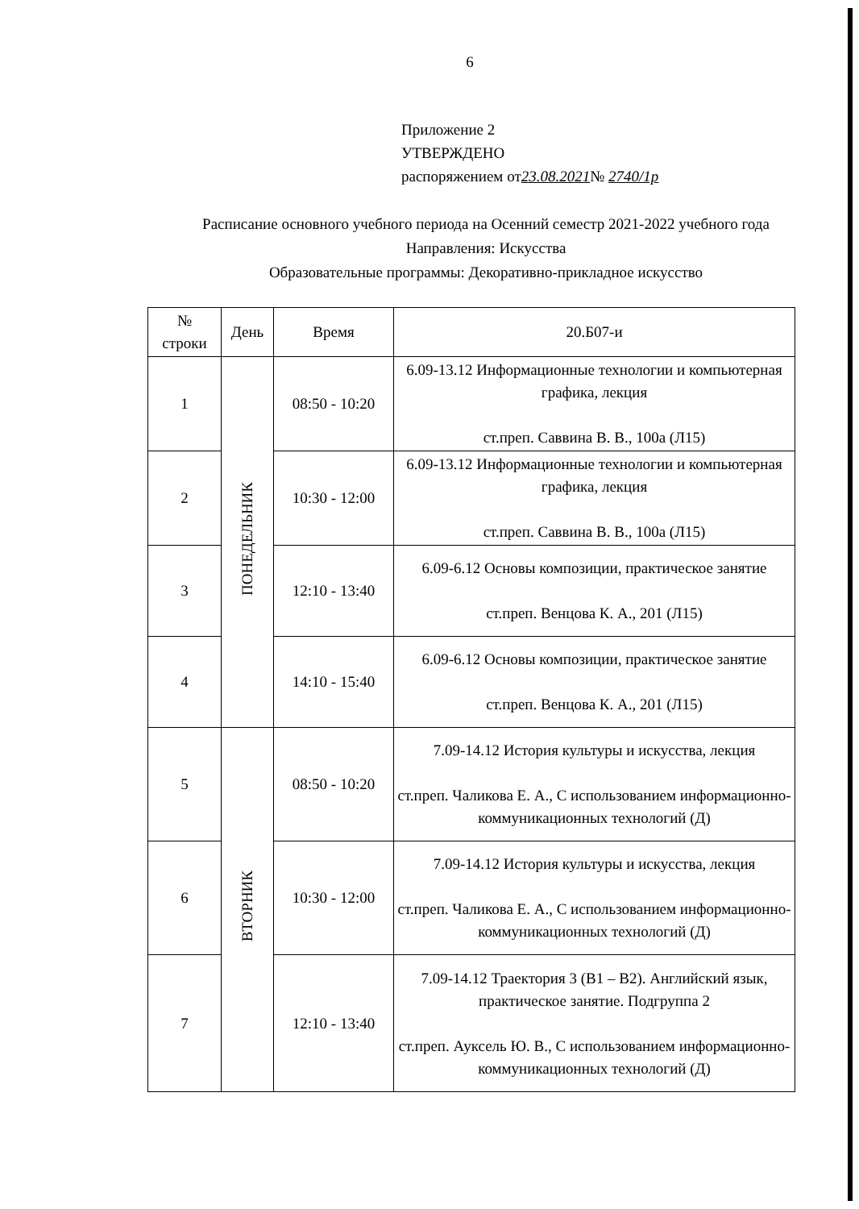6
Приложение 2
УТВЕРЖДЕНО
распоряжением от23.08.2021№ 2740/1р
Расписание основного учебного периода на Осенний семестр 2021-2022 учебного года
Направления: Искусства
Образовательные программы: Декоративно-прикладное искусство
| № строки | День | Время | 20.Б07-и |
| --- | --- | --- | --- |
| 1 | ПОНЕДЕЛЬНИК | 08:50 - 10:20 | 6.09-13.12 Информационные технологии и компьютерная графика, лекция ст.преп. Саввина В. В., 100а (Л15) |
| 2 | | 10:30 - 12:00 | 6.09-13.12 Информационные технологии и компьютерная графика, лекция ст.преп. Саввина В. В., 100а (Л15) |
| 3 | | 12:10 - 13:40 | 6.09-6.12 Основы композиции, практическое занятие ст.преп. Венцова К. А., 201 (Л15) |
| 4 | | 14:10 - 15:40 | 6.09-6.12 Основы композиции, практическое занятие ст.преп. Венцова К. А., 201 (Л15) |
| 5 | ВТОРНИК | 08:50 - 10:20 | 7.09-14.12 История культуры и искусства, лекция ст.преп. Чаликова Е. А., С использованием информационно-коммуникационных технологий (Д) |
| 6 | | 10:30 - 12:00 | 7.09-14.12 История культуры и искусства, лекция ст.преп. Чаликова Е. А., С использованием информационно-коммуникационных технологий (Д) |
| 7 | | 12:10 - 13:40 | 7.09-14.12 Траектория 3 (B1 – B2). Английский язык, практическое занятие. Подгруппа 2 ст.преп. Ауксель Ю. В., С использованием информационно-коммуникационных технологий (Д) |